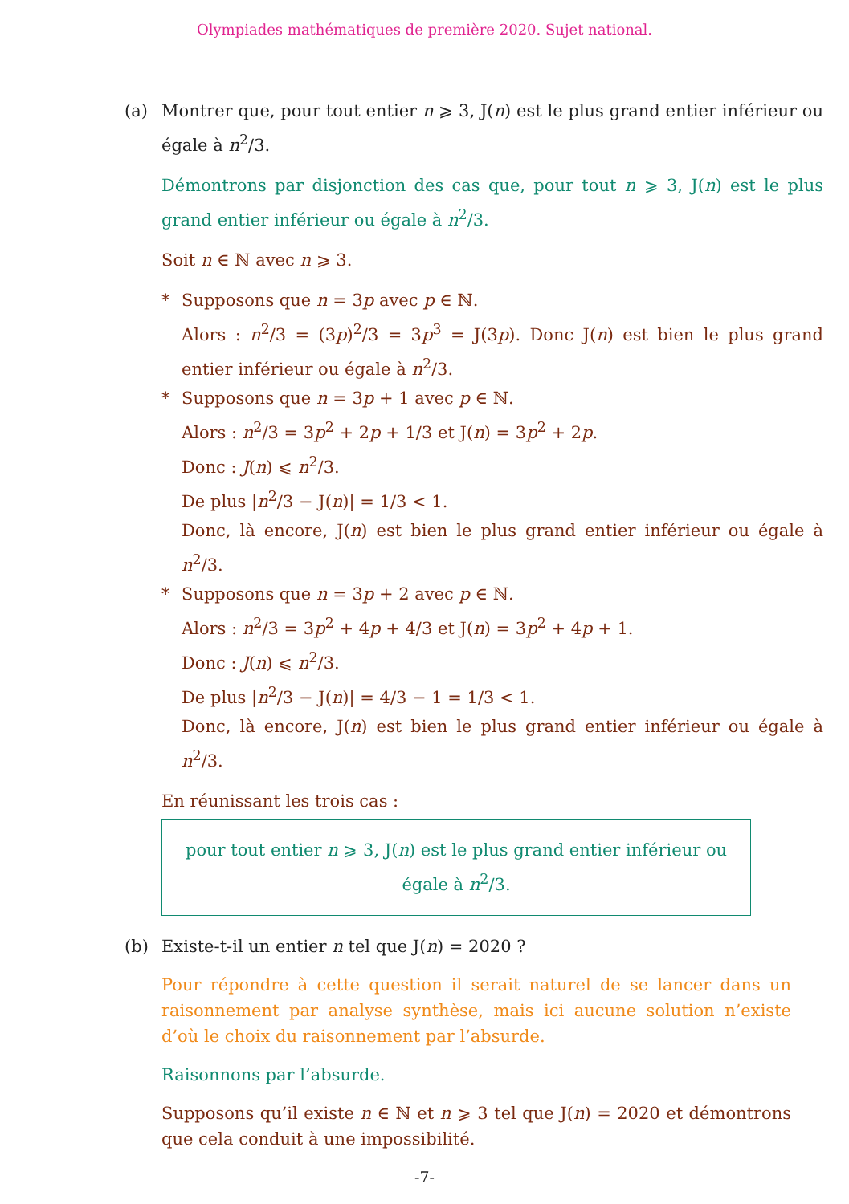Olympiades mathématiques de première 2020. Sujet national.
(a) Montrer que, pour tout entier n ⩾ 3, J(n) est le plus grand entier inférieur ou égale à n<sup>2</sup>/3.
Démontrons par disjonction des cas que, pour tout n ⩾ 3, J(n) est le plus grand entier inférieur ou égale à n<sup>2</sup>/3.
Soit n ∈ ℕ avec n ⩾ 3.
* Supposons que n = 3p avec p ∈ ℕ.
Alors : n<sup>2</sup>/3 = (3p)<sup>2</sup>/3 = 3p<sup>3</sup> = J(3p). Donc J(n) est bien le plus grand entier inférieur ou égale à n<sup>2</sup>/3.
* Supposons que n = 3p + 1 avec p ∈ ℕ.
Alors : n<sup>2</sup>/3 = 3p<sup>2</sup> + 2p + 1/3 et J(n) = 3p<sup>2</sup> + 2p.
Donc : J(n) ⩽ n<sup>2</sup>/3.
De plus |n<sup>2</sup>/3 − J(n)| = 1/3 < 1.
Donc, là encore, J(n) est bien le plus grand entier inférieur ou égale à n<sup>2</sup>/3.
* Supposons que n = 3p + 2 avec p ∈ ℕ.
Alors : n<sup>2</sup>/3 = 3p<sup>2</sup> + 4p + 4/3 et J(n) = 3p<sup>2</sup> + 4p + 1.
Donc : J(n) ⩽ n<sup>2</sup>/3.
De plus |n<sup>2</sup>/3 − J(n)| = 4/3 − 1 = 1/3 < 1.
Donc, là encore, J(n) est bien le plus grand entier inférieur ou égale à n<sup>2</sup>/3.
En réunissant les trois cas :
pour tout entier n ⩾ 3, J(n) est le plus grand entier inférieur ou égale à n<sup>2</sup>/3.
(b) Existe-t-il un entier n tel que J(n) = 2020 ?
Pour répondre à cette question il serait naturel de se lancer dans un raisonnement par analyse synthèse, mais ici aucune solution n’existe d’où le choix du raisonnement par l’absurde.
Raisonnons par l’absurde.
Supposons qu’il existe n ∈ ℕ et n ⩾ 3 tel que J(n) = 2020 et démontrons que cela conduit à une impossibilité.
-7-